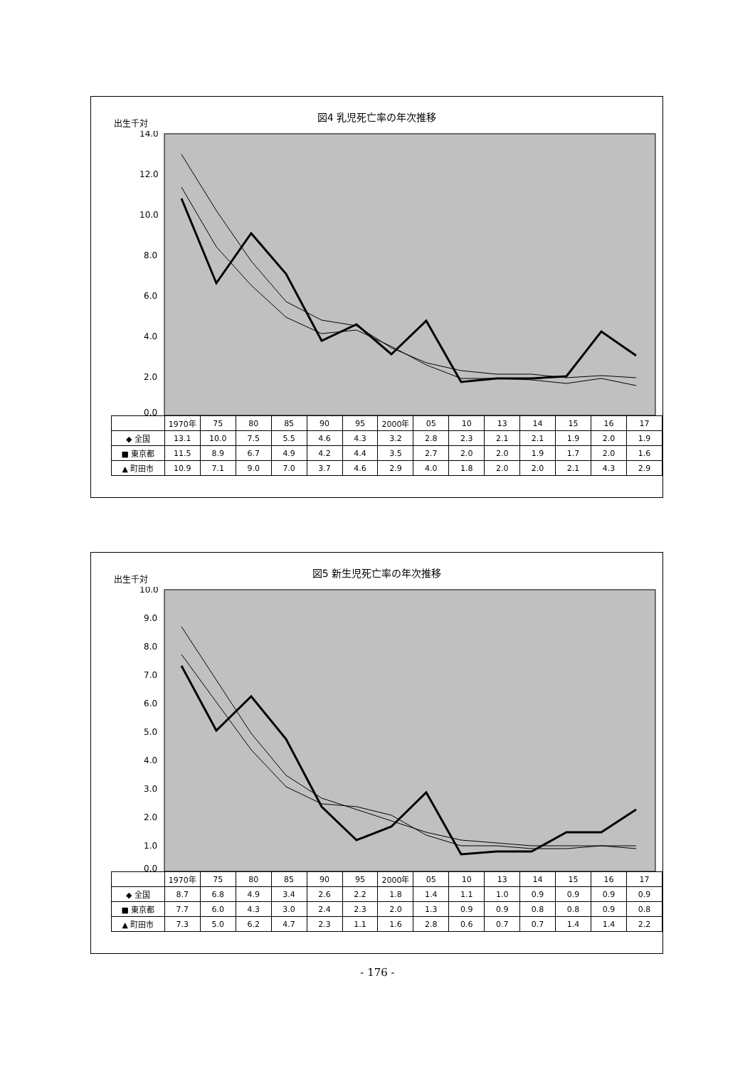出生千対
図4 乳児死亡率の年次推移
14.0
12.0
10.0
8.0
6.0
4.0
2.0
0.0
| | 1970年 | 75 | 80 | 85 | 90 | 95 | 2000年 | 05 | 10 | 13 | 14 | 15 | 16 | 17 |
| --- | --- | --- | --- | --- | --- | --- | --- | --- | --- | --- | --- | --- | --- | --- |
| ◆ 全国 | 13.1 | 10.0 | 7.5 | 5.5 | 4.6 | 4.3 | 3.2 | 2.8 | 2.3 | 2.1 | 2.1 | 1.9 | 2.0 | 1.9 |
| ■ 東京都 | 11.5 | 8.9 | 6.7 | 4.9 | 4.2 | 4.4 | 3.5 | 2.7 | 2.0 | 2.0 | 1.9 | 1.7 | 2.0 | 1.6 |
| ▲ 町田市 | 10.9 | 7.1 | 9.0 | 7.0 | 3.7 | 4.6 | 2.9 | 4.0 | 1.8 | 2.0 | 2.0 | 2.1 | 4.3 | 2.9 |
出生千対
図5 新生児死亡率の年次推移
10.0
9.0
8.0
7.0
6.0
5.0
4.0
3.0
2.0
1.0
0.0
| | 1970年 | 75 | 80 | 85 | 90 | 95 | 2000年 | 05 | 10 | 13 | 14 | 15 | 16 | 17 |
| --- | --- | --- | --- | --- | --- | --- | --- | --- | --- | --- | --- | --- | --- | --- |
| ◆ 全国 | 8.7 | 6.8 | 4.9 | 3.4 | 2.6 | 2.2 | 1.8 | 1.4 | 1.1 | 1.0 | 0.9 | 0.9 | 0.9 | 0.9 |
| ■ 東京都 | 7.7 | 6.0 | 4.3 | 3.0 | 2.4 | 2.3 | 2.0 | 1.3 | 0.9 | 0.9 | 0.8 | 0.8 | 0.9 | 0.8 |
| ▲ 町田市 | 7.3 | 5.0 | 6.2 | 4.7 | 2.3 | 1.1 | 1.6 | 2.8 | 0.6 | 0.7 | 0.7 | 1.4 | 1.4 | 2.2 |
- 176 -